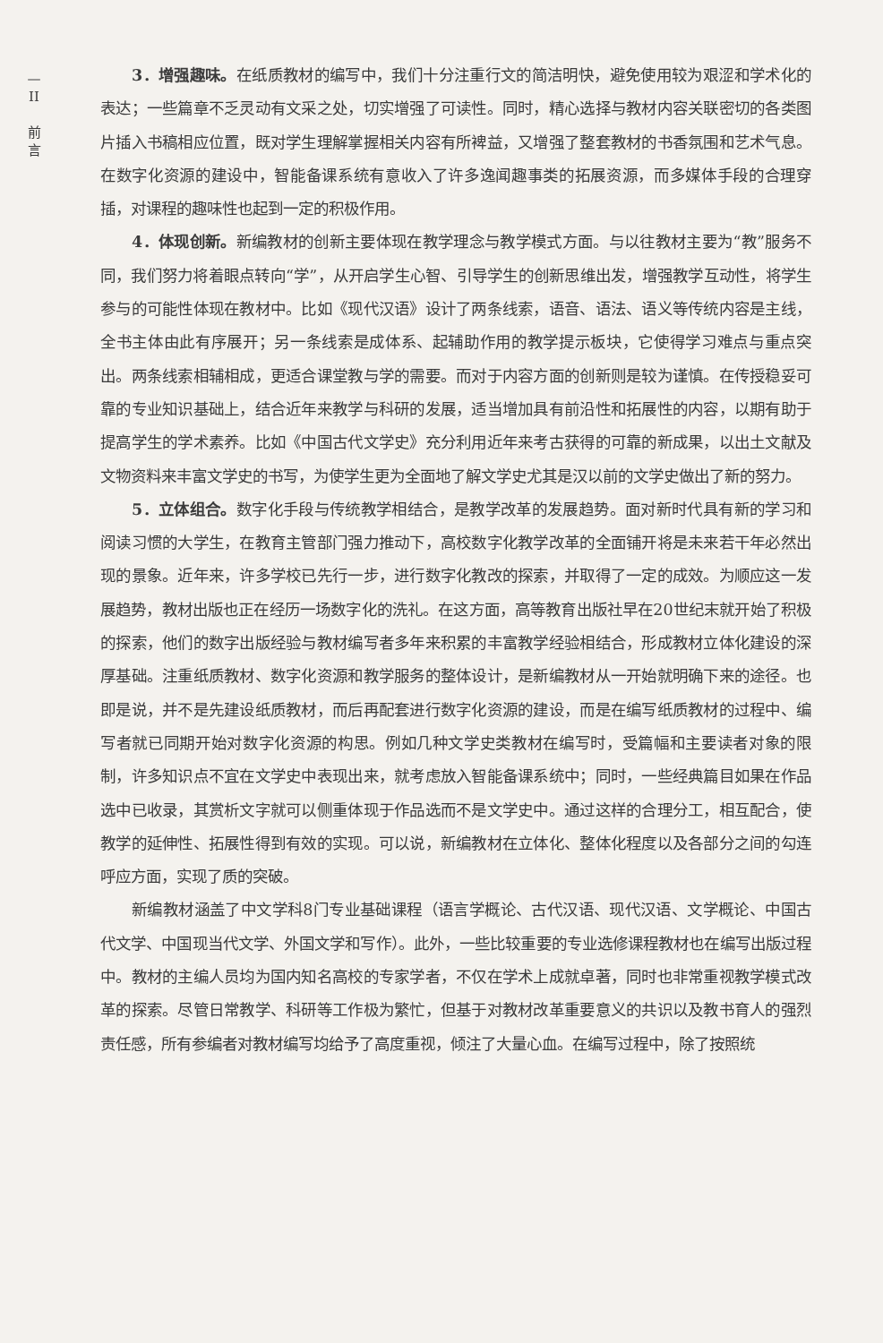— II
前
言
3．增强趣味。在纸质教材的编写中，我们十分注重行文的简洁明快，避免使用较为艰涩和学术化的表达；一些篇章不乏灵动有文采之处，切实增强了可读性。同时，精心选择与教材内容关联密切的各类图片插入书稿相应位置，既对学生理解掌握相关内容有所裨益，又增强了整套教材的书香氛围和艺术气息。在数字化资源的建设中，智能备课系统有意收入了许多逸闻趣事类的拓展资源，而多媒体手段的合理穿插，对课程的趣味性也起到一定的积极作用。
4．体现创新。新编教材的创新主要体现在教学理念与教学模式方面。与以往教材主要为“教”服务不同，我们努力将着眼点转向“学”，从开启学生心智、引导学生的创新思维出发，增强教学互动性，将学生参与的可能性体现在教材中。比如《现代汉语》设计了两条线索，语音、语法、语义等传统内容是主线，全书主体由此有序展开；另一条线索是成体系、起辅助作用的教学提示板块，它使得学习难点与重点突出。两条线索相辅相成，更适合课堂教与学的需要。而对于内容方面的创新则是较为谨慎。在传授稳妥可靠的专业知识基础上，结合近年来教学与科研的发展，适当增加具有前沿性和拓展性的内容，以期有助于提高学生的学术素养。比如《中国古代文学史》充分利用近年来考古获得的可靠的新成果，以出土文献及文物资料来丰富文学史的书写，为使学生更为全面地了解文学史尤其是汉以前的文学史做出了新的努力。
5．立体组合。数字化手段与传统教学相结合，是教学改革的发展趋势。面对新时代具有新的学习和阅读习惯的大学生，在教育主管部门强力推动下，高校数字化教学改革的全面铺开将是未来若干年必然出现的景象。近年来，许多学校已先行一步，进行数字化教改的探索，并取得了一定的成效。为顺应这一发展趋势，教材出版也正在经历一场数字化的洗礼。在这方面，高等教育出版社早在20世纪末就开始了积极的探索，他们的数字出版经验与教材编写者多年来积累的丰富教学经验相结合，形成教材立体化建设的深厚基础。注重纸质教材、数字化资源和教学服务的整体设计，是新编教材从一开始就明确下来的途径。也即是说，并不是先建设纸质教材，而后再配套进行数字化资源的建设，而是在编写纸质教材的过程中、编写者就已同期开始对数字化资源的构思。例如几种文学史类教材在编写时，受篇幅和主要读者对象的限制，许多知识点不宜在文学史中表现出来，就考虑放入智能备课系统中；同时，一些经典篇目如果在作品选中已收录，其赏析文字就可以侧重体现于作品选而不是文学史中。通过这样的合理分工，相互配合，使教学的延伸性、拓展性得到有效的实现。可以说，新编教材在立体化、整体化程度以及各部分之间的勾连呼应方面，实现了质的突破。
新编教材涵盖了中文学科8门专业基础课程（语言学概论、古代汉语、现代汉语、文学概论、中国古代文学、中国现当代文学、外国文学和写作）。此外，一些比较重要的专业选修课程教材也在编写出版过程中。教材的主编人员均为国内知名高校的专家学者，不仅在学术上成就卓著，同时也非常重视教学模式改革的探索。尽管日常教学、科研等工作极为繁忙，但基于对教材改革重要意义的共识以及教书育人的强烈责任感，所有参编者对教材编写均给予了高度重视，倾注了大量心血。在编写过程中，除了按照统